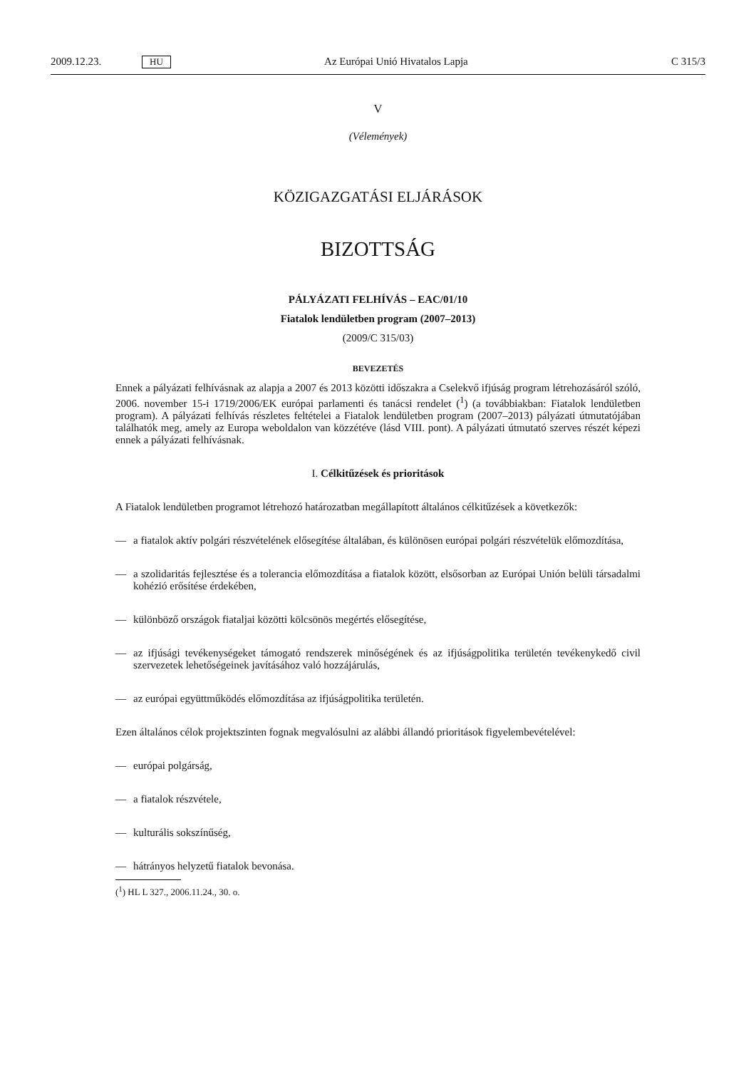2009.12.23.
HU
Az Európai Unió Hivatalos Lapja
C 315/3
V
(Vélemények)
KÖZIGAZGATÁSI ELJÁRÁSOK
BIZOTTSÁG
PÁLYÁZATI FELHÍVÁS – EAC/01/10
Fiatalok lendületben program (2007–2013)
(2009/C 315/03)
BEVEZETÉS
Ennek a pályázati felhívásnak az alapja a 2007 és 2013 közötti időszakra a Cselekvő ifjúság program létrehozásáról szóló, 2006. november 15-i 1719/2006/EK európai parlamenti és tanácsi rendelet (<sup>1</sup>) (a továbbiakban: Fiatalok lendületben program). A pályázati felhívás részletes feltételei a Fiatalok lendületben program (2007–2013) pályázati útmutatójában találhatók meg, amely az Europa weboldalon van közzétéve (lásd VIII. pont). A pályázati útmutató szerves részét képezi ennek a pályázati felhívásnak.
I. Célkitűzések és prioritások
A Fiatalok lendületben programot létrehozó határozatban megállapított általános célkitűzések a következők:
— a fiatalok aktív polgári részvételének elősegítése általában, és különösen európai polgári részvételük előmozdítása,
— a szolidaritás fejlesztése és a tolerancia előmozdítása a fiatalok között, elsősorban az Európai Unión belüli társadalmi kohézió erősítése érdekében,
— különböző országok fiataljai közötti kölcsönös megértés elősegítése,
— az ifjúsági tevékenységeket támogató rendszerek minőségének és az ifjúságpolitika területén tevékenykedő civil szervezetek lehetőségeinek javításához való hozzájárulás,
— az európai együttműködés előmozdítása az ifjúságpolitika területén.
Ezen általános célok projektszinten fognak megvalósulni az alábbi állandó prioritások figyelembevételével:
— európai polgárság,
— a fiatalok részvétele,
— kulturális sokszínűség,
— hátrányos helyzetű fiatalok bevonása.
(<sup>1</sup>) HL L 327., 2006.11.24., 30. o.